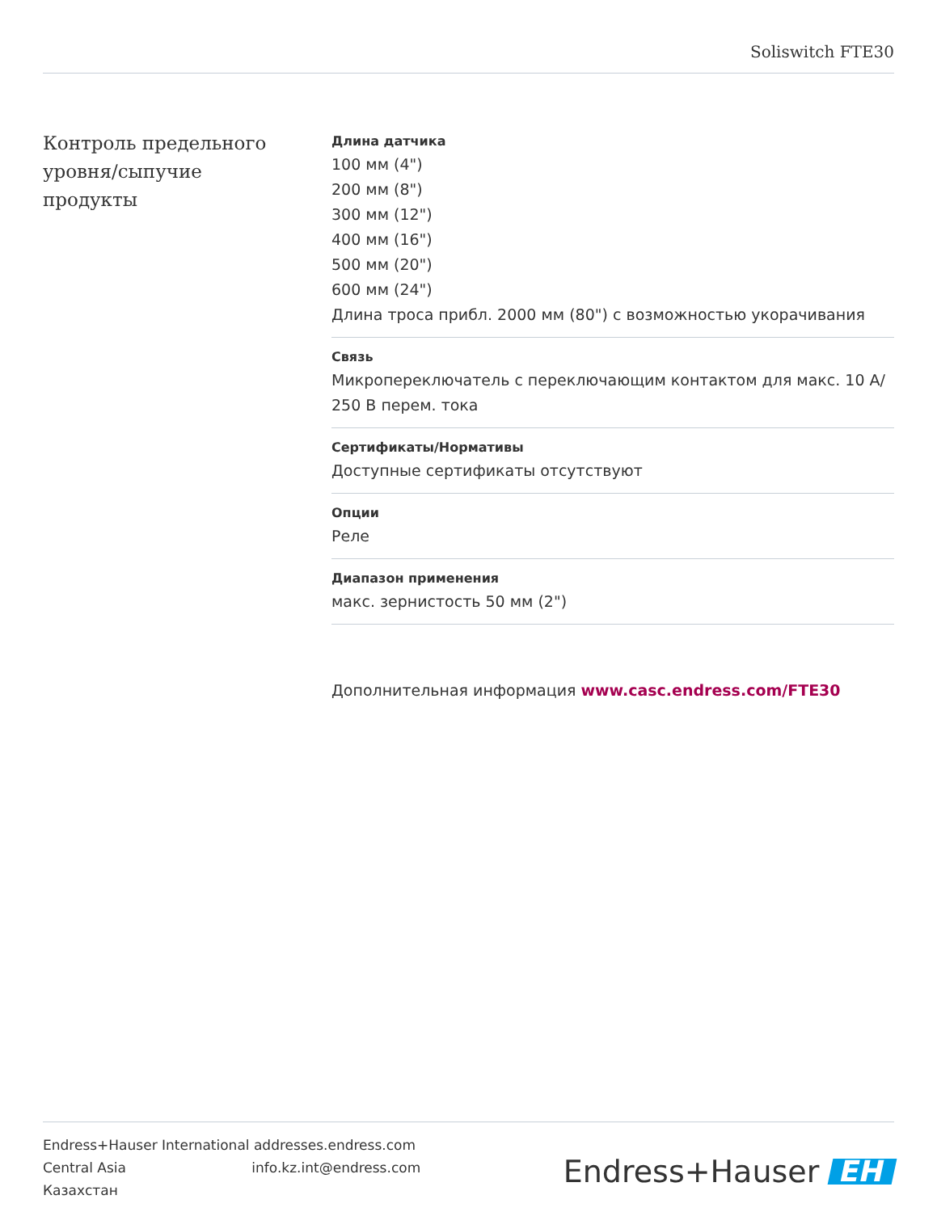Soliswitch FTE30
Контроль предельного уровня/сыпучие продукты
Длина датчика
100 мм (4")
200 мм (8")
300 мм (12")
400 мм (16")
500 мм (20")
600 мм (24")
Длина троса прибл. 2000 мм (80") с возможностью укорачивания
Связь
Микропереключатель с переключающим контактом для макс. 10 A/ 250 В перем. тока
Сертификаты/Нормативы
Доступные сертификаты отсутствуют
Опции
Реле
Диапазон применения
макс. зернистость 50 мм (2")
Дополнительная информация www.casc.endress.com/FTE30
Endress+Hauser International addresses.endress.com
Central Asia info.kz.int@endress.com
Казахстан
Endress+Hauser EH